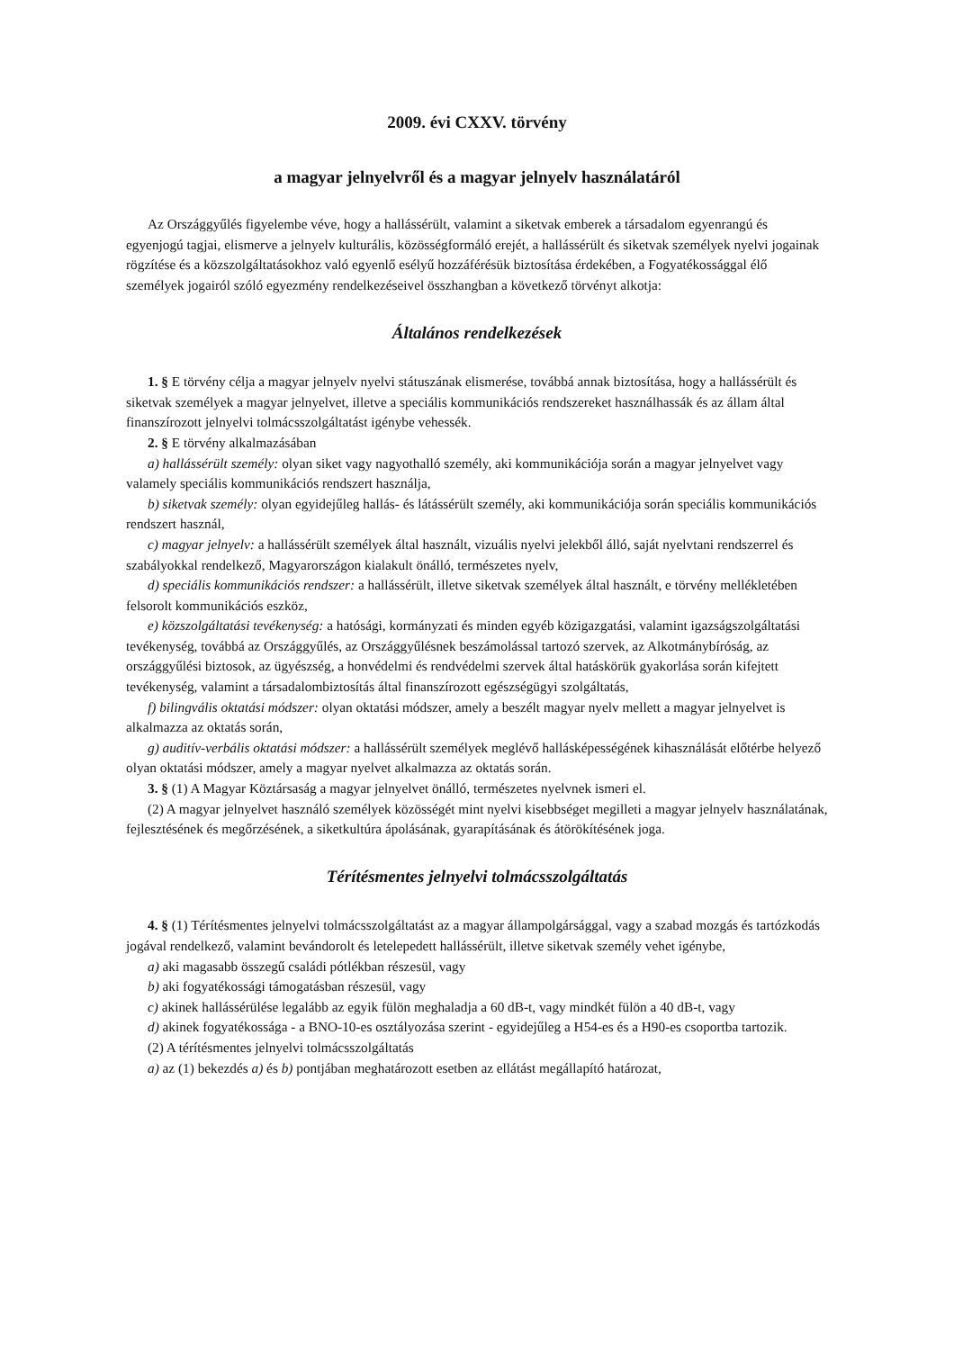2009. évi CXXV. törvény
a magyar jelnyelvről és a magyar jelnyelv használatáról
Az Országgyűlés figyelembe véve, hogy a hallássérült, valamint a siketvak emberek a társadalom egyenrangú és egyenjogú tagjai, elismerve a jelnyelv kulturális, közösségformáló erejét, a hallássérült és siketvak személyek nyelvi jogainak rögzítése és a közszolgáltatásokhoz való egyenlő esélyű hozzáférésük biztosítása érdekében, a Fogyatékossággal élő személyek jogairól szóló egyezmény rendelkezéseivel összhangban a következő törvényt alkotja:
Általános rendelkezések
1. § E törvény célja a magyar jelnyelv nyelvi státuszának elismerése, továbbá annak biztosítása, hogy a hallássérült és siketvak személyek a magyar jelnyelvet, illetve a speciális kommunikációs rendszereket használhassák és az állam által finanszírozott jelnyelvi tolmácsszolgáltatást igénybe vehessék.
2. § E törvény alkalmazásában
a) hallássérült személy: olyan siket vagy nagyothalló személy, aki kommunikációja során a magyar jelnyelvet vagy valamely speciális kommunikációs rendszert használja,
b) siketvak személy: olyan egyidejűleg hallás- és látássérült személy, aki kommunikációja során speciális kommunikációs rendszert használ,
c) magyar jelnyelv: a hallássérült személyek által használt, vizuális nyelvi jelekből álló, saját nyelvtani rendszerrel és szabályokkal rendelkező, Magyarországon kialakult önálló, természetes nyelv,
d) speciális kommunikációs rendszer: a hallássérült, illetve siketvak személyek által használt, e törvény mellékletében felsorolt kommunikációs eszköz,
e) közszolgáltatási tevékenység: a hatósági, kormányzati és minden egyéb közigazgatási, valamint igazságszolgáltatási tevékenység, továbbá az Országgyűlés, az Országgyűlésnek beszámolással tartozó szervek, az Alkotmánybíróság, az országgyűlési biztosok, az ügyészség, a honvédelmi és rendvédelmi szervek által hatáskörük gyakorlása során kifejtett tevékenység, valamint a társadalombiztosítás által finanszírozott egészségügyi szolgáltatás,
f) bilingvális oktatási módszer: olyan oktatási módszer, amely a beszélt magyar nyelv mellett a magyar jelnyelvet is alkalmazza az oktatás során,
g) auditív-verbális oktatási módszer: a hallássérült személyek meglévő hallásképességének kihasználását előtérbe helyező olyan oktatási módszer, amely a magyar nyelvet alkalmazza az oktatás során.
3. § (1) A Magyar Köztársaság a magyar jelnyelvet önálló, természetes nyelvnek ismeri el.
(2) A magyar jelnyelvet használó személyek közösségét mint nyelvi kisebbséget megilleti a magyar jelnyelv használatának, fejlesztésének és megőrzésének, a siketkultúra ápolásának, gyarapításának és átörökítésének joga.
Térítésmentes jelnyelvi tolmácsszolgáltatás
4. § (1) Térítésmentes jelnyelvi tolmácsszolgáltatást az a magyar állampolgársággal, vagy a szabad mozgás és tartózkodás jogával rendelkező, valamint bevándorolt és letelepedett hallássérült, illetve siketvak személy vehet igénybe,
a) aki magasabb összegű családi pótlékban részesül, vagy
b) aki fogyatékossági támogatásban részesül, vagy
c) akinek hallássérülése legalább az egyik fülön meghaladja a 60 dB-t, vagy mindkét fülön a 40 dB-t, vagy
d) akinek fogyatékossága - a BNO-10-es osztályozása szerint - egyidejűleg a H54-es és a H90-es csoportba tartozik.
(2) A térítésmentes jelnyelvi tolmácsszolgáltatás
a) az (1) bekezdés a) és b) pontjában meghatározott esetben az ellátást megállapító határozat,